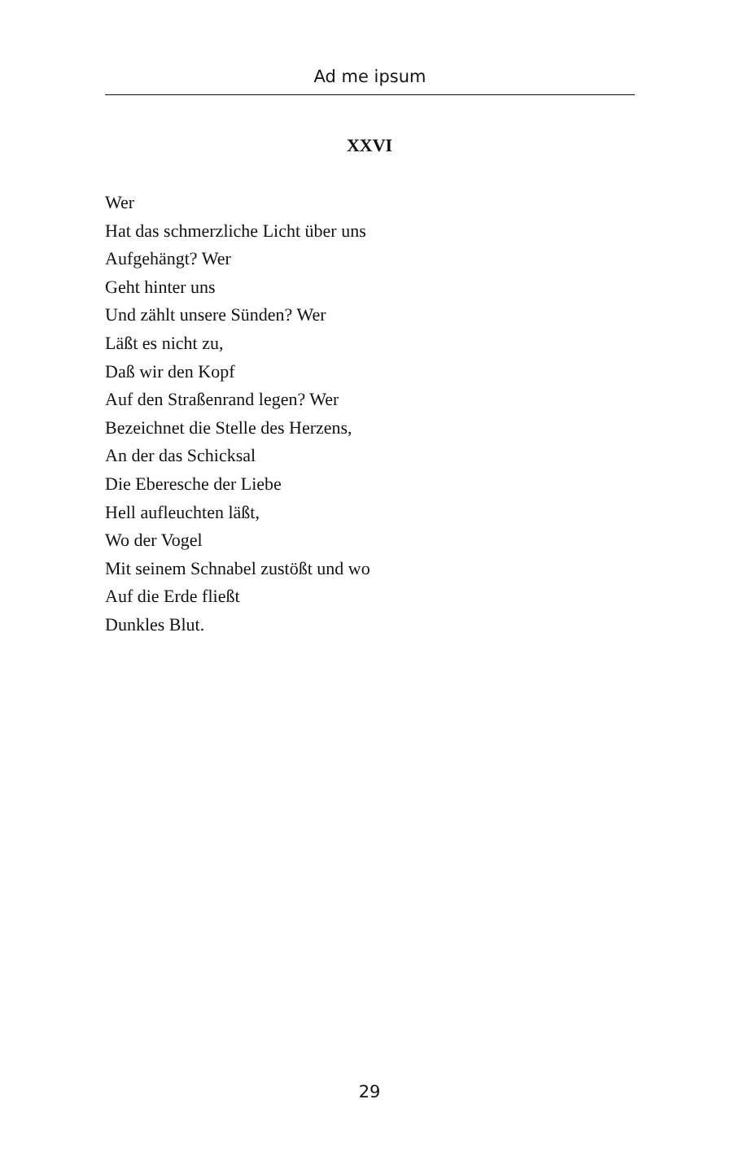Ad me ipsum
XXVI
Wer
Hat das schmerzliche Licht über uns
Aufgehängt? Wer
Geht hinter uns
Und zählt unsere Sünden? Wer
Läßt es nicht zu,
Daß wir den Kopf
Auf den Straßenrand legen? Wer
Bezeichnet die Stelle des Herzens,
An der das Schicksal
Die Eberesche der Liebe
Hell aufleuchten läßt,
Wo der Vogel
Mit seinem Schnabel zustößt und wo
Auf die Erde fließt
Dunkles Blut.
29